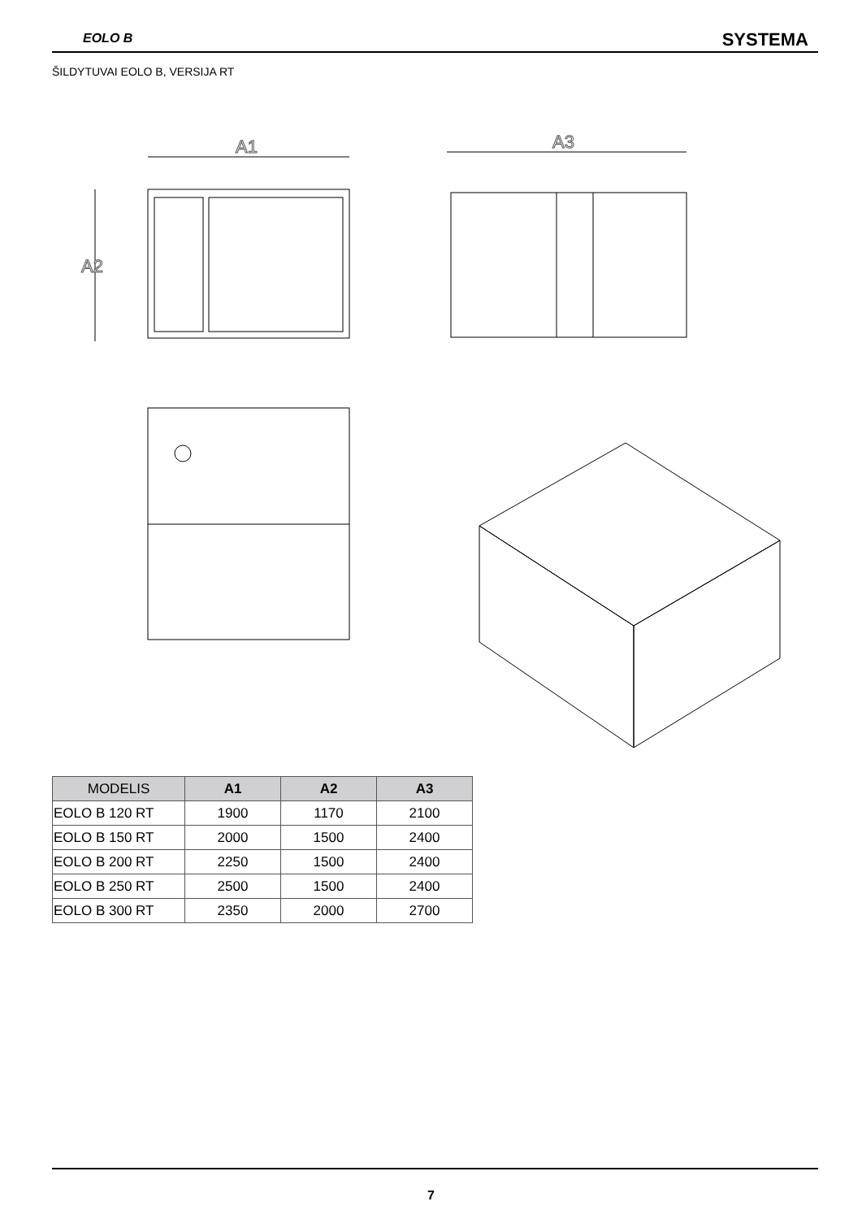EOLO B SYSTEMA
ŠILDYTUVAI EOLO B, VERSIJA RT
A1
A2
A3
| MODELIS | A1 | A2 | A3 |
| --- | --- | --- | --- |
| EOLO B 120 RT | 1900 | 1170 | 2100 |
| EOLO B 150 RT | 2000 | 1500 | 2400 |
| EOLO B 200 RT | 2250 | 1500 | 2400 |
| EOLO B 250 RT | 2500 | 1500 | 2400 |
| EOLO B 300 RT | 2350 | 2000 | 2700 |
7